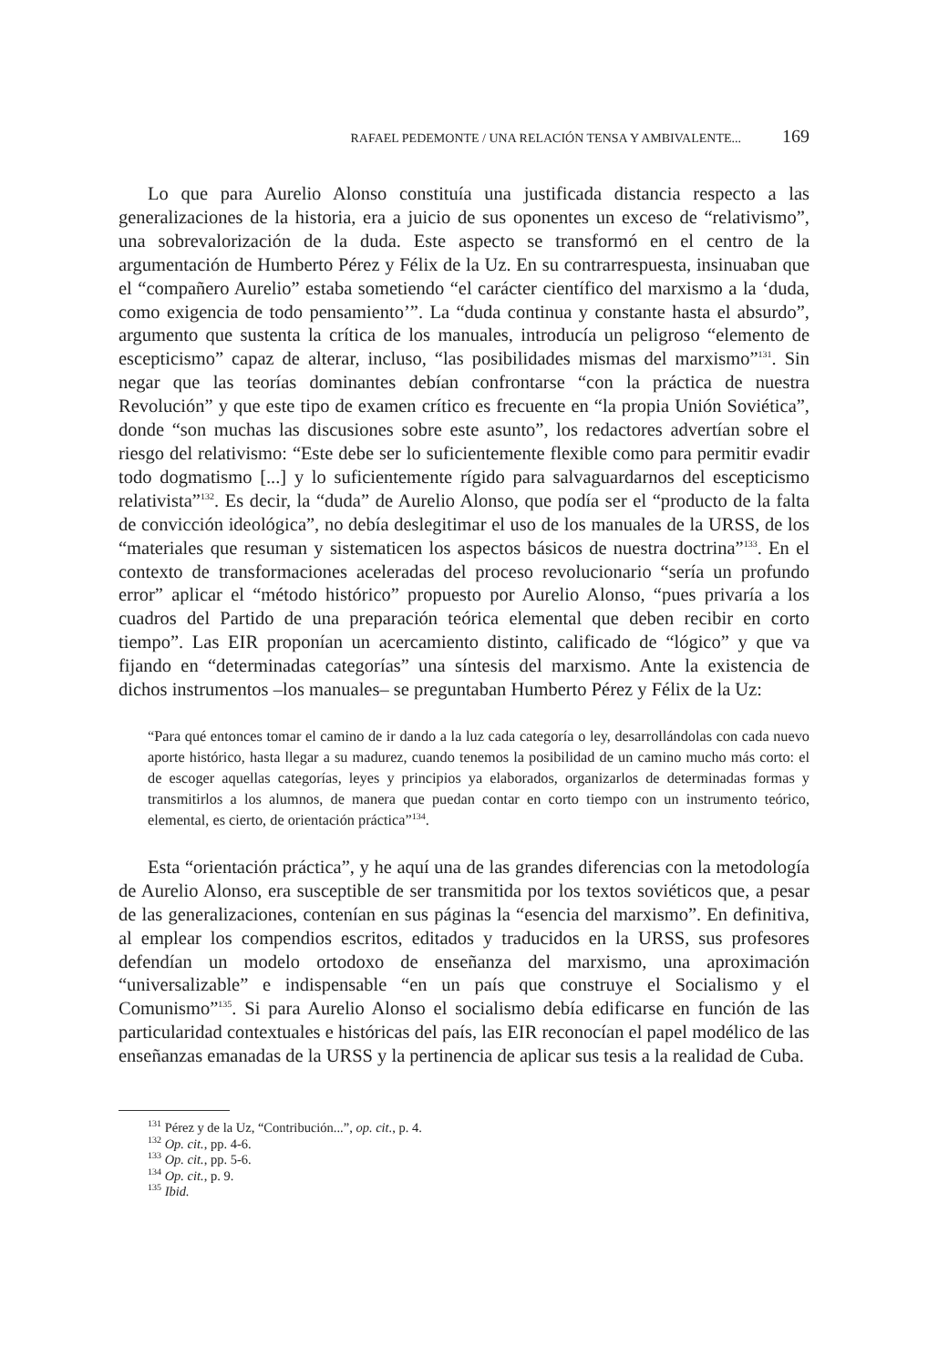RAFAEL PEDEMONTE / UNA RELACIÓN TENSA Y AMBIVALENTE... 169
Lo que para Aurelio Alonso constituía una justificada distancia respecto a las generalizaciones de la historia, era a juicio de sus oponentes un exceso de “relativismo”, una sobrevalorización de la duda. Este aspecto se transformó en el centro de la argumentación de Humberto Pérez y Félix de la Uz. En su contrarrespuesta, insinuaban que el “compañero Aurelio” estaba sometiendo “el carácter científico del marxismo a la ‘duda, como exigencia de todo pensamiento’”. La “duda continua y constante hasta el absurdo”, argumento que sustenta la crítica de los manuales, introducía un peligroso “elemento de escepticismo” capaz de alterar, incluso, “las posibilidades mismas del marxismo”<sup>131</sup>. Sin negar que las teorías dominantes debían confrontarse “con la práctica de nuestra Revolución” y que este tipo de examen crítico es frecuente en “la propia Unión Soviética”, donde “son muchas las discusiones sobre este asunto”, los redactores advertían sobre el riesgo del relativismo: “Este debe ser lo suficientemente flexible como para permitir evadir todo dogmatismo [...] y lo suficientemente rígido para salvaguardarnos del escepticismo relativista”<sup>132</sup>. Es decir, la “duda” de Aurelio Alonso, que podía ser el “producto de la falta de convicción ideológica”, no debía deslegitimar el uso de los manuales de la URSS, de los “materiales que resuman y sistematicen los aspectos básicos de nuestra doctrina”<sup>133</sup>. En el contexto de transformaciones aceleradas del proceso revolucionario “sería un profundo error” aplicar el “método histórico” propuesto por Aurelio Alonso, “pues privaría a los cuadros del Partido de una preparación teórica elemental que deben recibir en corto tiempo”. Las EIR proponían un acercamiento distinto, calificado de “lógico” y que va fijando en “determinadas categorías” una síntesis del marxismo. Ante la existencia de dichos instrumentos –los manuales– se preguntaban Humberto Pérez y Félix de la Uz:
“Para qué entonces tomar el camino de ir dando a la luz cada categoría o ley, desarrollándolas con cada nuevo aporte histórico, hasta llegar a su madurez, cuando tenemos la posibilidad de un camino mucho más corto: el de escoger aquellas categorías, leyes y principios ya elaborados, organizarlos de determinadas formas y transmitirlos a los alumnos, de manera que puedan contar en corto tiempo con un instrumento teórico, elemental, es cierto, de orientación práctica”<sup>134</sup>.
Esta “orientación práctica”, y he aquí una de las grandes diferencias con la metodología de Aurelio Alonso, era susceptible de ser transmitida por los textos soviéticos que, a pesar de las generalizaciones, contenían en sus páginas la “esencia del marxismo”. En definitiva, al emplear los compendios escritos, editados y traducidos en la URSS, sus profesores defendían un modelo ortodoxo de enseñanza del marxismo, una aproximación “universalizable” e indispensable “en un país que construye el Socialismo y el Comunismo”<sup>135</sup>. Si para Aurelio Alonso el socialismo debía edificarse en función de las particularidad contextuales e históricas del país, las EIR reconocían el papel modélico de las enseñanzas emanadas de la URSS y la pertinencia de aplicar sus tesis a la realidad de Cuba.
<sup>131</sup> Pérez y de la Uz, “Contribución...”, op. cit., p. 4.
<sup>132</sup> Op. cit., pp. 4-6.
<sup>133</sup> Op. cit., pp. 5-6.
<sup>134</sup> Op. cit., p. 9.
<sup>135</sup> Ibid.